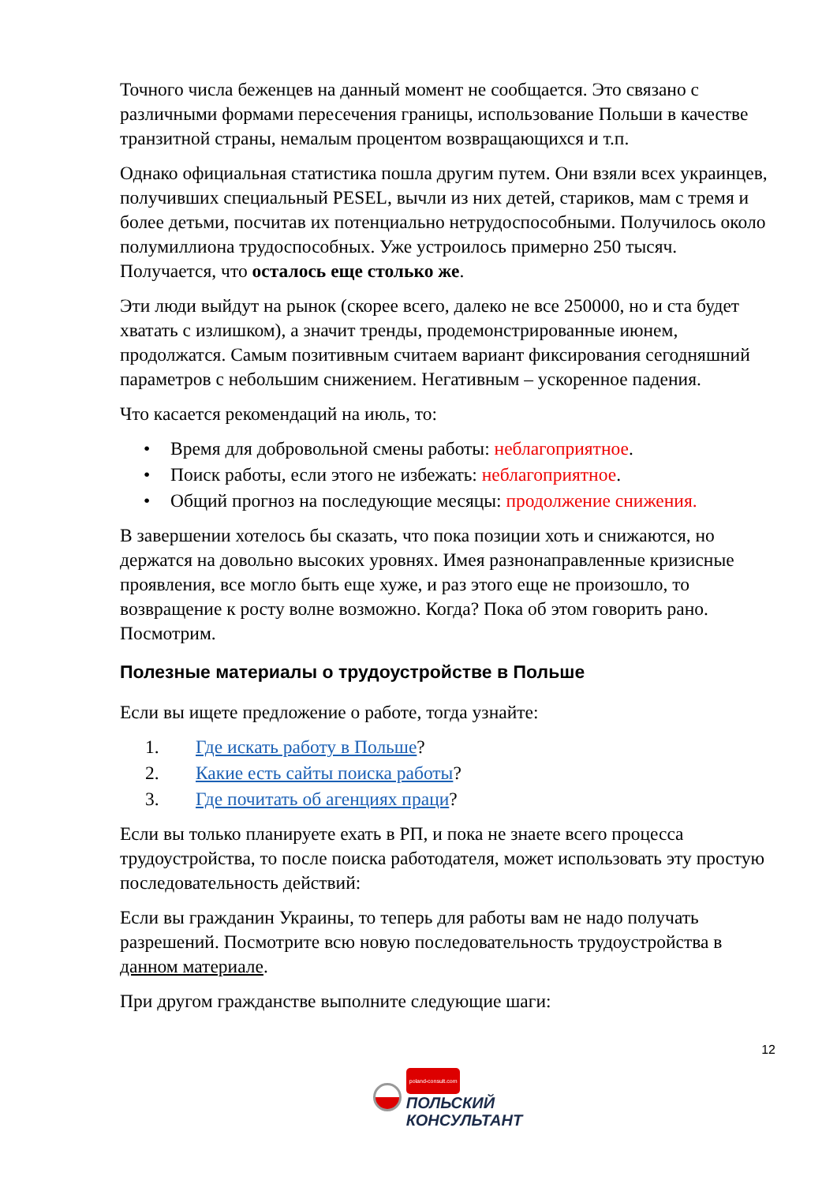Точного числа беженцев на данный момент не сообщается. Это связано с различными формами пересечения границы, использование Польши в качестве транзитной страны, немалым процентом возвращающихся и т.п.
Однако официальная статистика пошла другим путем. Они взяли всех украинцев, получивших специальный PESEL, вычли из них детей, стариков, мам с тремя и более детьми, посчитав их потенциально нетрудоспособными. Получилось около полумиллиона трудоспособных. Уже устроилось примерно 250 тысяч. Получается, что осталось еще столько же.
Эти люди выйдут на рынок (скорее всего, далеко не все 250000, но и ста будет хватать с излишком), а значит тренды, продемонстрированные июнем, продолжатся. Самым позитивным считаем вариант фиксирования сегодняшний параметров с небольшим снижением. Негативным – ускоренное падения.
Что касается рекомендаций на июль, то:
• Время для добровольной смены работы: неблагоприятное.
• Поиск работы, если этого не избежать: неблагоприятное.
• Общий прогноз на последующие месяцы: продолжение снижения.
В завершении хотелось бы сказать, что пока позиции хоть и снижаются, но держатся на довольно высоких уровнях. Имея разнонаправленные кризисные проявления, все могло быть еще хуже, и раз этого еще не произошло, то возвращение к росту волне возможно. Когда? Пока об этом говорить рано. Посмотрим.
Полезные материалы о трудоустройстве в Польше
Если вы ищете предложение о работе, тогда узнайте:
1. Где искать работу в Польше?
2. Какие есть сайты поиска работы?
3. Где почитать об агенциях праци?
Если вы только планируете ехать в РП, и пока не знаете всего процесса трудоустройства, то после поиска работодателя, может использовать эту простую последовательность действий:
Если вы гражданин Украины, то теперь для работы вам не надо получать разрешений. Посмотрите всю новую последовательность трудоустройства в данном материале.
При другом гражданстве выполните следующие шаги:
12
poland-consult.com
ПОЛЬСКИЙ
КОНСУЛЬТАНТ